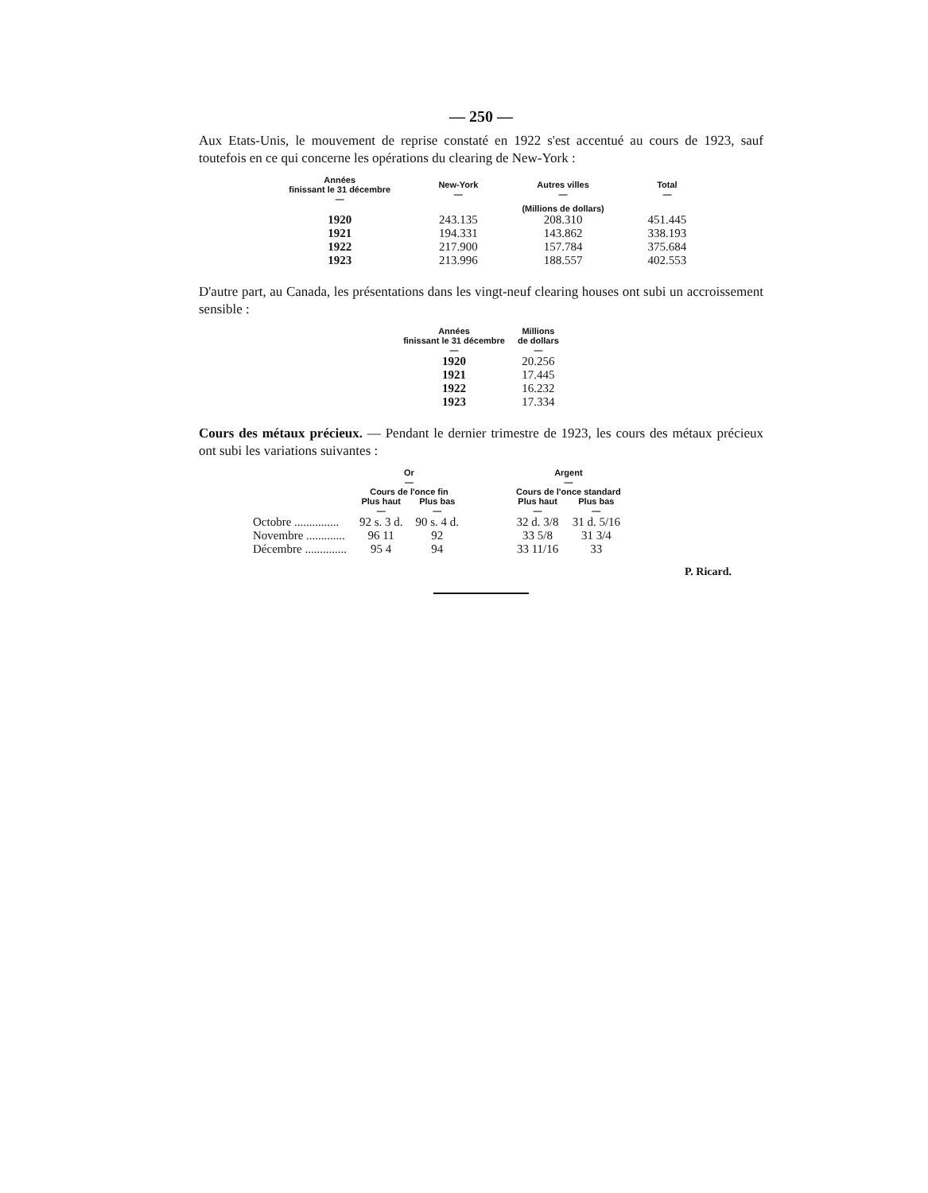— 250 —
Aux Etats-Unis, le mouvement de reprise constaté en 1922 s'est accentué au cours de 1923, sauf toutefois en ce qui concerne les opérations du clearing de New-York :
| Années finissant le 31 décembre — | New-York — | Autres villes — | Total — |
| --- | --- | --- | --- |
| | | (Millions de dollars) | |
| 1920 | 243.135 | 208.310 | 451.445 |
| 1921 | 194.331 | 143.862 | 338.193 |
| 1922 | 217.900 | 157.784 | 375.684 |
| 1923 | 213.996 | 188.557 | 402.553 |
D'autre part, au Canada, les présentations dans les vingt-neuf clearing houses ont subi un accroissement sensible :
| Années finissant le 31 décembre — | Millions de dollars — |
| --- | --- |
| 1920 | 20.256 |
| 1921 | 17.445 |
| 1922 | 16.232 |
| 1923 | 17.334 |
Cours des métaux précieux. — Pendant le dernier trimestre de 1923, les cours des métaux précieux ont subi les variations suivantes :
| | Or — Cours de l'once fin | | | Argent — Cours de l'once standard | |
| --- | --- | --- | --- | --- | --- |
| | Plus haut — | Plus bas — | | Plus haut — | Plus bas — |
| Octobre ............... | 92 s. 3 d. | 90 s. 4 d. | | 32 d. 3/8 | 31 d. 5/16 |
| Novembre ............. | 96 11 | 92 | | 33 5/8 | 31 3/4 |
| Décembre .............. | 95 4 | 94 | | 33 11/16 | 33 |
P. Ricard.